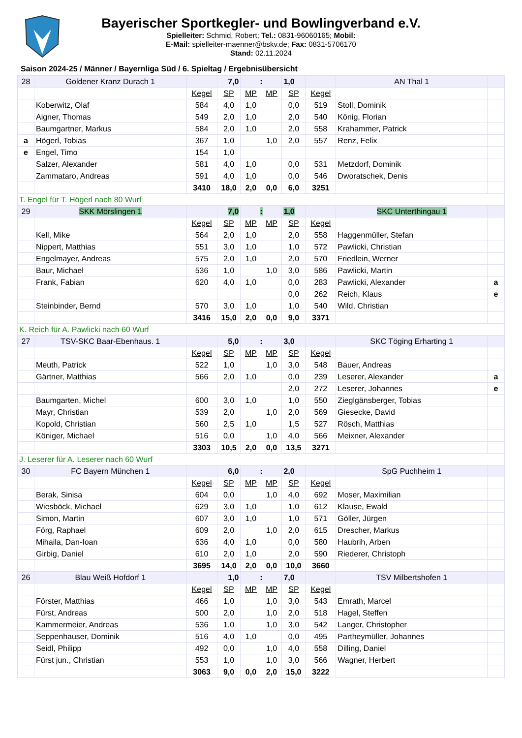Bayerischer Sportkegler- und Bowlingverband e.V.
Spielleiter: Schmid, Robert; Tel.: 0831-96060165; Mobil:
E-Mail: spielleiter-maenner@bskv.de; Fax: 0831-5706170
Stand: 02.11.2024
Saison 2024-25 / Männer / Bayernliga Süd / 6. Spieltag / Ergebnisübersicht
| 28 | Goldener Kranz Durach 1 | | 7,0 | : | | 1,0 | | AN Thal 1 | |
| | | Kegel | SP | MP | MP | SP | Kegel | | |
| | Koberwitz, Olaf | 584 | 4,0 | 1,0 | | 0,0 | 519 | Stoll, Dominik | |
| | Aigner, Thomas | 549 | 2,0 | 1,0 | | 2,0 | 540 | König, Florian | |
| | Baumgartner, Markus | 584 | 2,0 | 1,0 | | 2,0 | 558 | Krahammer, Patrick | |
| a | Högerl, Tobias | 367 | 1,0 | | 1,0 | 2,0 | 557 | Renz, Felix | |
| e | Engel, Timo | 154 | 1,0 | | | | | | |
| | Salzer, Alexander | 581 | 4,0 | 1,0 | | 0,0 | 531 | Metzdorf, Dominik | |
| | Zammataro, Andreas | 591 | 4,0 | 1,0 | | 0,0 | 546 | Dworatschek, Denis | |
| | | 3410 | 18,0 | 2,0 | 0,0 | 6,0 | 3251 | | |
| T. Engel für T. Högerl nach 80 Wurf | | | | | | | | | |
| 29 | SKK Mörslingen 1 | | 7,0 | : | | 1,0 | | SKC Unterthingau 1 | |
| | | Kegel | SP | MP | MP | SP | Kegel | | |
| | Kell, Mike | 564 | 2,0 | 1,0 | | 2,0 | 558 | Haggenmüller, Stefan | |
| | Nippert, Matthias | 551 | 3,0 | 1,0 | | 1,0 | 572 | Pawlicki, Christian | |
| | Engelmayer, Andreas | 575 | 2,0 | 1,0 | | 2,0 | 570 | Friedlein, Werner | |
| | Baur, Michael | 536 | 1,0 | | 1,0 | 3,0 | 586 | Pawlicki, Martin | |
| | Frank, Fabian | 620 | 4,0 | 1,0 | | 0,0 | 283 | Pawlicki, Alexander | a |
| | | | | | | 0,0 | 262 | Reich, Klaus | e |
| | Steinbinder, Bernd | 570 | 3,0 | 1,0 | | 1,0 | 540 | Wild, Christian | |
| | | 3416 | 15,0 | 2,0 | 0,0 | 9,0 | 3371 | | |
| K. Reich für A. Pawlicki nach 60 Wurf | | | | | | | | | |
| 27 | TSV-SKC Baar-Ebenhaus. 1 | | 5,0 | : | | 3,0 | | SKC Töging Erharting 1 | |
| | | Kegel | SP | MP | MP | SP | Kegel | | |
| | Meuth, Patrick | 522 | 1,0 | | 1,0 | 3,0 | 548 | Bauer, Andreas | |
| | Gärtner, Matthias | 566 | 2,0 | 1,0 | | 0,0 | 239 | Leserer, Alexander | a |
| | | | | | | 2,0 | 272 | Leserer, Johannes | e |
| | Baumgarten, Michel | 600 | 3,0 | 1,0 | | 1,0 | 550 | Zieglgänsberger, Tobias | |
| | Mayr, Christian | 539 | 2,0 | | 1,0 | 2,0 | 569 | Giesecke, David | |
| | Kopold, Christian | 560 | 2,5 | 1,0 | | 1,5 | 527 | Rösch, Matthias | |
| | Königer, Michael | 516 | 0,0 | | 1,0 | 4,0 | 566 | Meixner, Alexander | |
| | | 3303 | 10,5 | 2,0 | 0,0 | 13,5 | 3271 | | |
| J. Leserer für A. Leserer nach 60 Wurf | | | | | | | | | |
| 30 | FC Bayern München 1 | | 6,0 | : | | 2,0 | | SpG Puchheim 1 | |
| | | Kegel | SP | MP | MP | SP | Kegel | | |
| | Berak, Sinisa | 604 | 0,0 | | 1,0 | 4,0 | 692 | Moser, Maximilian | |
| | Wiesböck, Michael | 629 | 3,0 | 1,0 | | 1,0 | 612 | Klause, Ewald | |
| | Simon, Martin | 607 | 3,0 | 1,0 | | 1,0 | 571 | Göller, Jürgen | |
| | Förg, Raphael | 609 | 2,0 | | 1,0 | 2,0 | 615 | Drescher, Markus | |
| | Mihaila, Dan-Ioan | 636 | 4,0 | 1,0 | | 0,0 | 580 | Haubrih, Arben | |
| | Girbig, Daniel | 610 | 2,0 | 1,0 | | 2,0 | 590 | Riederer, Christoph | |
| | | 3695 | 14,0 | 2,0 | 0,0 | 10,0 | 3660 | | |
| 26 | Blau Weiß Hofdorf 1 | | 1,0 | : | | 7,0 | | TSV Milbertshofen 1 | |
| | | Kegel | SP | MP | MP | SP | Kegel | | |
| | Förster, Matthias | 466 | 1,0 | | 1,0 | 3,0 | 543 | Emrath, Marcel | |
| | Fürst, Andreas | 500 | 2,0 | | 1,0 | 2,0 | 518 | Hagel, Steffen | |
| | Kammermeier, Andreas | 536 | 1,0 | | 1,0 | 3,0 | 542 | Langer, Christopher | |
| | Seppenhauser, Dominik | 516 | 4,0 | 1,0 | | 0,0 | 495 | Partheymüller, Johannes | |
| | Seidl, Philipp | 492 | 0,0 | | 1,0 | 4,0 | 558 | Dilling, Daniel | |
| | Fürst jun., Christian | 553 | 1,0 | | 1,0 | 3,0 | 566 | Wagner, Herbert | |
| | | 3063 | 9,0 | 0,0 | 2,0 | 15,0 | 3222 | | |